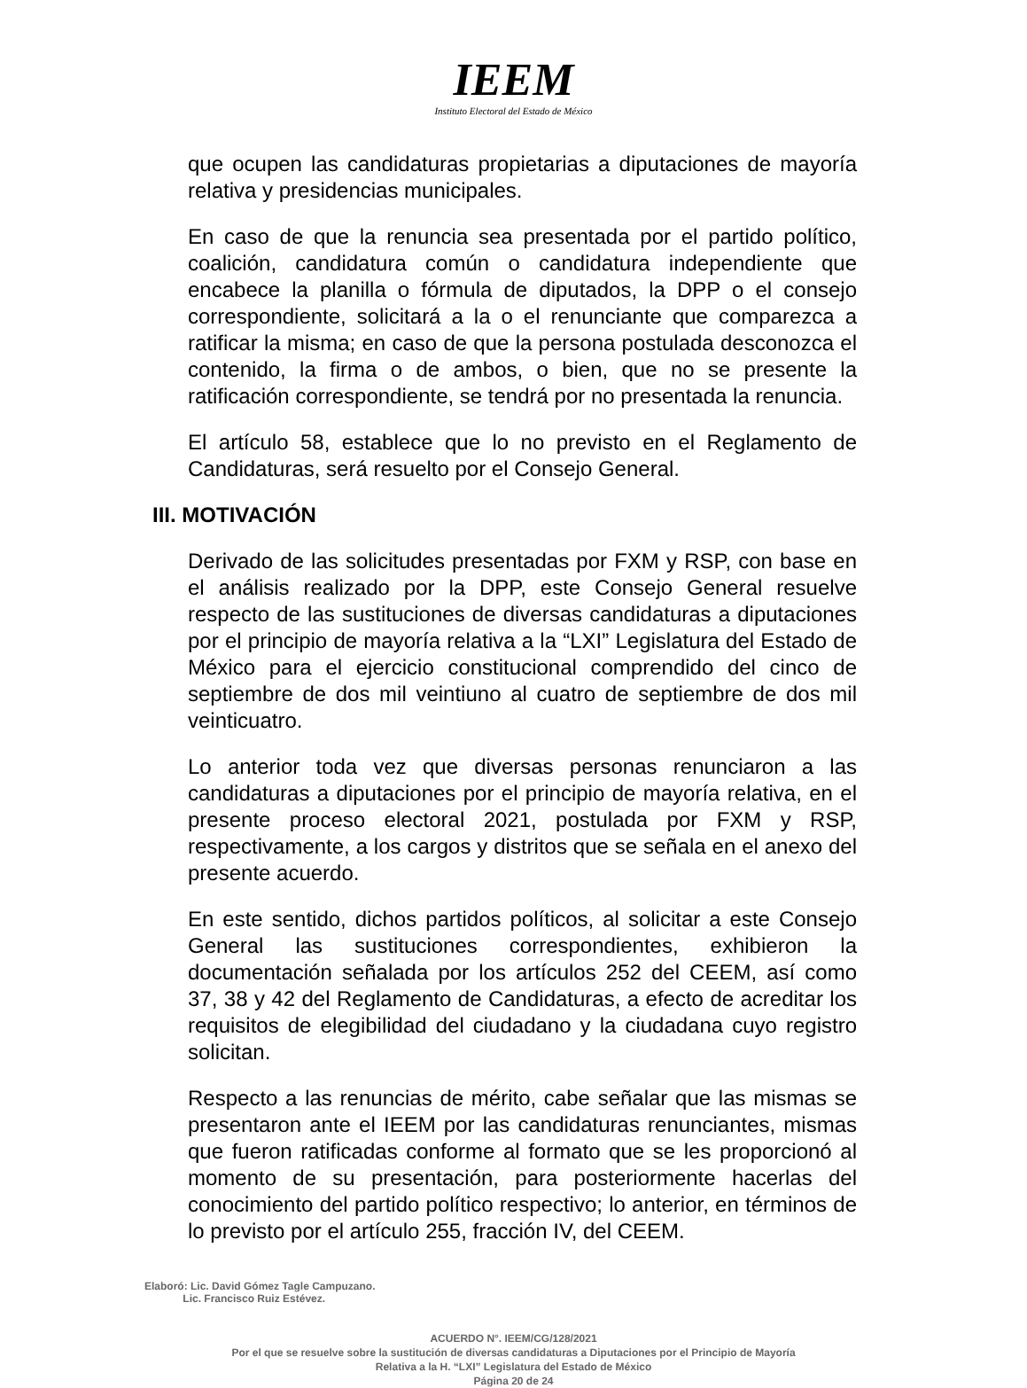IEEM
Instituto Electoral del Estado de México
que ocupen las candidaturas propietarias a diputaciones de mayoría relativa y presidencias municipales.
En caso de que la renuncia sea presentada por el partido político, coalición, candidatura común o candidatura independiente que encabece la planilla o fórmula de diputados, la DPP o el consejo correspondiente, solicitará a la o el renunciante que comparezca a ratificar la misma; en caso de que la persona postulada desconozca el contenido, la firma o de ambos, o bien, que no se presente la ratificación correspondiente, se tendrá por no presentada la renuncia.
El artículo 58, establece que lo no previsto en el Reglamento de Candidaturas, será resuelto por el Consejo General.
III. MOTIVACIÓN
Derivado de las solicitudes presentadas por FXM y RSP, con base en el análisis realizado por la DPP, este Consejo General resuelve respecto de las sustituciones de diversas candidaturas a diputaciones por el principio de mayoría relativa a la “LXI” Legislatura del Estado de México para el ejercicio constitucional comprendido del cinco de septiembre de dos mil veintiuno al cuatro de septiembre de dos mil veinticuatro.
Lo anterior toda vez que diversas personas renunciaron a las candidaturas a diputaciones por el principio de mayoría relativa, en el presente proceso electoral 2021, postulada por FXM y RSP, respectivamente, a los cargos y distritos que se señala en el anexo del presente acuerdo.
En este sentido, dichos partidos políticos, al solicitar a este Consejo General las sustituciones correspondientes, exhibieron la documentación señalada por los artículos 252 del CEEM, así como 37, 38 y 42 del Reglamento de Candidaturas, a efecto de acreditar los requisitos de elegibilidad del ciudadano y la ciudadana cuyo registro solicitan.
Respecto a las renuncias de mérito, cabe señalar que las mismas se presentaron ante el IEEM por las candidaturas renunciantes, mismas que fueron ratificadas conforme al formato que se les proporcionó al momento de su presentación, para posteriormente hacerlas del conocimiento del partido político respectivo; lo anterior, en términos de lo previsto por el artículo 255, fracción IV, del CEEM.
Elaboró: Lic. David Gómez Tagle Campuzano.
Lic. Francisco Ruiz Estévez.
ACUERDO N°. IEEM/CG/128/2021
Por el que se resuelve sobre la sustitución de diversas candidaturas a Diputaciones por el Principio de Mayoría
Relativa a la H. “LXI” Legislatura del Estado de México
Página 20 de 24